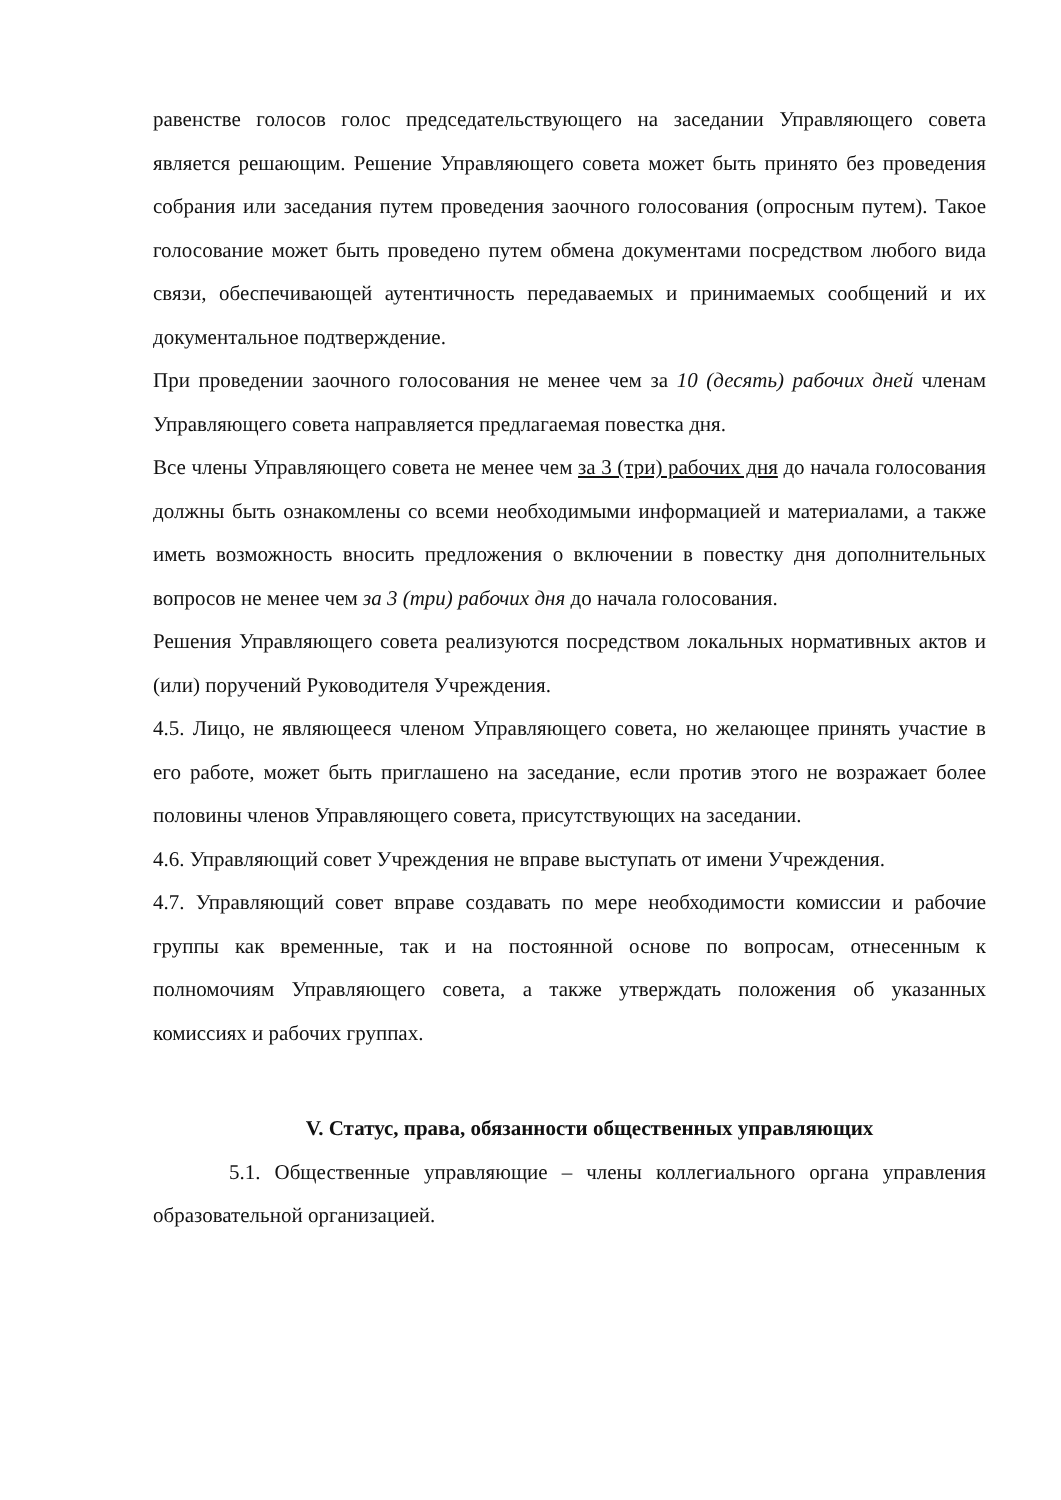равенстве голосов голос председательствующего на заседании Управляющего совета является решающим. Решение Управляющего совета может быть принято без проведения собрания или заседания путем проведения заочного голосования (опросным путем). Такое голосование может быть проведено путем обмена документами посредством любого вида связи, обеспечивающей аутентичность передаваемых и принимаемых сообщений и их документальное подтверждение.
При проведении заочного голосования не менее чем за 10 (десять) рабочих дней членам Управляющего совета направляется предлагаемая повестка дня.
Все члены Управляющего совета не менее чем за 3 (три) рабочих дня до начала голосования должны быть ознакомлены со всеми необходимыми информацией и материалами, а также иметь возможность вносить предложения о включении в повестку дня дополнительных вопросов не менее чем за 3 (три) рабочих дня до начала голосования.
Решения Управляющего совета реализуются посредством локальных нормативных актов и (или) поручений Руководителя Учреждения.
4.5. Лицо, не являющееся членом Управляющего совета, но желающее принять участие в его работе, может быть приглашено на заседание, если против этого не возражает более половины членов Управляющего совета, присутствующих на заседании.
4.6. Управляющий совет Учреждения не вправе выступать от имени Учреждения.
4.7. Управляющий совет вправе создавать по мере необходимости комиссии и рабочие группы как временные, так и на постоянной основе по вопросам, отнесенным к полномочиям Управляющего совета, а также утверждать положения об указанных комиссиях и рабочих группах.
V. Статус, права, обязанности общественных управляющих
5.1. Общественные управляющие – члены коллегиального органа управления образовательной организацией.